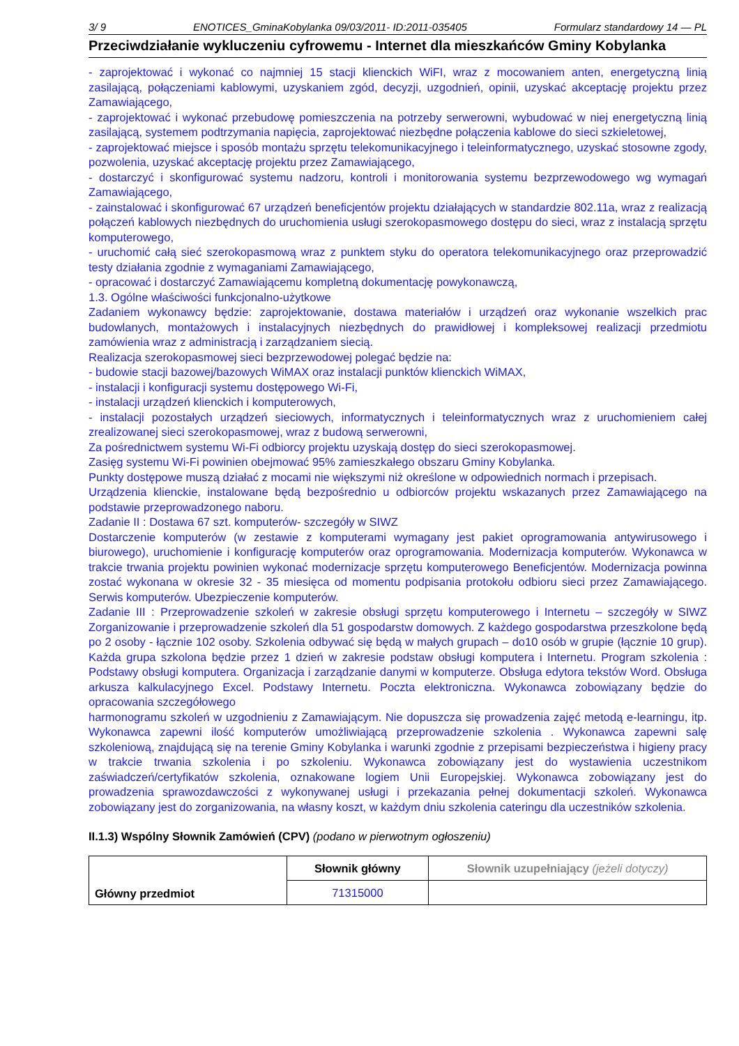3/ 9 ENOTICES_GminaKobylanka 09/03/2011- ID:2011-035405 Formularz standardowy 14 — PL
Przeciwdziałanie wykluczeniu cyfrowemu - Internet dla mieszkańców Gminy Kobylanka
- zaprojektować i wykonać co najmniej 15 stacji klienckich WiFI, wraz z mocowaniem anten, energetyczną linią zasilającą, połączeniami kablowymi, uzyskaniem zgód, decyzji, uzgodnień, opinii, uzyskać akceptację projektu przez Zamawiającego,
- zaprojektować i wykonać przebudowę pomieszczenia na potrzeby serwerowni, wybudować w niej energetyczną linią zasilającą, systemem podtrzymania napięcia, zaprojektować niezbędne połączenia kablowe do sieci szkieletowej,
- zaprojektować miejsce i sposób montażu sprzętu telekomunikacyjnego i teleinformatycznego, uzyskać stosowne zgody, pozwolenia, uzyskać akceptację projektu przez Zamawiającego,
- dostarczyć i skonfigurować systemu nadzoru, kontroli i monitorowania systemu bezprzewodowego wg wymagań Zamawiającego,
- zainstalować i skonfigurować 67 urządzeń beneficjentów projektu działających w standardzie 802.11a, wraz z realizacją połączeń kablowych niezbędnych do uruchomienia usługi szerokopasmowego dostępu do sieci, wraz z instalacją sprzętu komputerowego,
- uruchomić całą sieć szerokopasmową wraz z punktem styku do operatora telekomunikacyjnego oraz przeprowadzić testy działania zgodnie z wymaganiami Zamawiającego,
- opracować i dostarczyć Zamawiającemu kompletną dokumentację powykonawczą,
1.3. Ogólne właściwości funkcjonalno-użytkowe
Zadaniem wykonawcy będzie: zaprojektowanie, dostawa materiałów i urządzeń oraz wykonanie wszelkich prac budowlanych, montażowych i instalacyjnych niezbędnych do prawidłowej i kompleksowej realizacji przedmiotu zamówienia wraz z administracją i zarządzaniem siecią.
Realizacja szerokopasmowej sieci bezprzewodowej polegać będzie na:
- budowie stacji bazowej/bazowych WiMAX oraz instalacji punktów klienckich WiMAX,
- instalacji i konfiguracji systemu dostępowego Wi-Fi,
- instalacji urządzeń klienckich i komputerowych,
- instalacji pozostałych urządzeń sieciowych, informatycznych i teleinformatycznych wraz z uruchomieniem całej zrealizowanej sieci szerokopasmowej, wraz z budową serwerowni,
Za pośrednictwem systemu Wi-Fi odbiorcy projektu uzyskają dostęp do sieci szerokopasmowej.
Zasięg systemu Wi-Fi powinien obejmować 95% zamieszkałego obszaru Gminy Kobylanka.
Punkty dostępowe muszą działać z mocami nie większymi niż określone w odpowiednich normach i przepisach.
Urządzenia klienckie, instalowane będą bezpośrednio u odbiorców projektu wskazanych przez Zamawiającego na podstawie przeprowadzonego naboru.
Zadanie II : Dostawa 67 szt. komputerów- szczegóły w SIWZ
Dostarczenie komputerów (w zestawie z komputerami wymagany jest pakiet oprogramowania antywirusowego i biurowego), uruchomienie i konfigurację komputerów oraz oprogramowania. Modernizacja komputerów. Wykonawca w trakcie trwania projektu powinien wykonać modernizacje sprzętu komputerowego Beneficjentów. Modernizacja powinna zostać wykonana w okresie 32 - 35 miesięca od momentu podpisania protokołu odbioru sieci przez Zamawiającego. Serwis komputerów. Ubezpieczenie komputerów.
Zadanie III : Przeprowadzenie szkoleń w zakresie obsługi sprzętu komputerowego i Internetu – szczegóły w SIWZ Zorganizowanie i przeprowadzenie szkoleń dla 51 gospodarstw domowych. Z każdego gospodarstwa przeszkolone będą po 2 osoby - łącznie 102 osoby. Szkolenia odbywać się będą w małych grupach – do10 osób w grupie (łącznie 10 grup). Każda grupa szkolona będzie przez 1 dzień w zakresie podstaw obsługi komputera i Internetu. Program szkolenia : Podstawy obsługi komputera. Organizacja i zarządzanie danymi w komputerze. Obsługa edytora tekstów Word. Obsługa arkusza kalkulacyjnego Excel. Podstawy Internetu. Poczta elektroniczna. Wykonawca zobowiązany będzie do opracowania szczegółowego
harmonogramu szkoleń w uzgodnieniu z Zamawiającym. Nie dopuszcza się prowadzenia zajęć metodą e-learningu, itp. Wykonawca zapewni ilość komputerów umożliwiającą przeprowadzenie szkolenia . Wykonawca zapewni salę szkoleniową, znajdującą się na terenie Gminy Kobylanka i warunki zgodnie z przepisami bezpieczeństwa i higieny pracy w trakcie trwania szkolenia i po szkoleniu. Wykonawca zobowiązany jest do wystawienia uczestnikom zaświadczeń/certyfikatów szkolenia, oznakowane logiem Unii Europejskiej. Wykonawca zobowiązany jest do prowadzenia sprawozdawczości z wykonywanej usługi i przekazania pełnej dokumentacji szkoleń. Wykonawca zobowiązany jest do zorganizowania, na własny koszt, w każdym dniu szkolenia cateringu dla uczestników szkolenia.
II.1.3) Wspólny Słownik Zamówień (CPV) (podano w pierwotnym ogłoszeniu)
| Główny przedmiot | Słownik główny | Słownik uzupełniający (jeżeli dotyczy) |
| | 71315000 | |